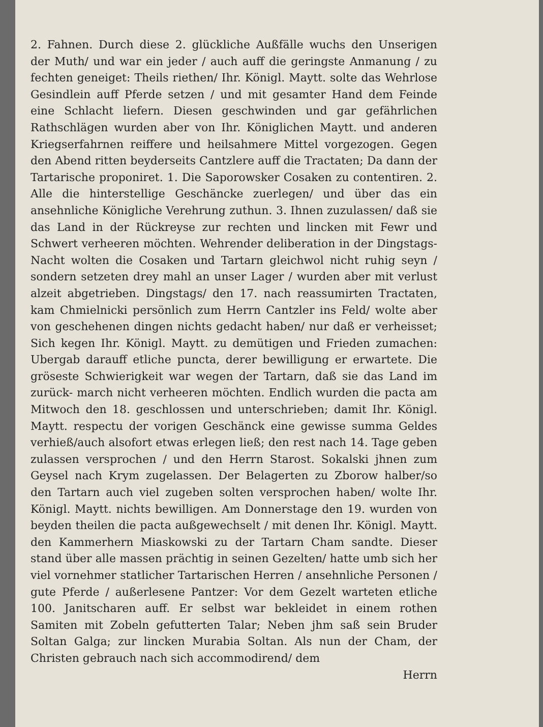2. Fahnen. Durch diese 2. glückliche Außfälle wuchs den Unserigen der Muth/ und war ein jeder / auch auff die geringste Anmanung / zu fechten geneiget: Theils riethen/ Ihr. Königl. Maytt. solte das Wehrlose Gesindlein auff Pferde setzen / und mit gesamter Hand dem Feinde eine Schlacht liefern. Diesen geschwinden und gar gefährlichen Rathschlägen wurden aber von Ihr. Königlichen Maytt. und anderen Kriegserfahrnen reiffere und heilsahmere Mittel vorgezogen. Gegen den Abend ritten beyderseits Cantzlere auff die Tractaten; Da dann der Tartarische proponiret. 1. Die Saporowsker Cosaken zu contentiren. 2. Alle die hinterstellige Geschäncke zuerlegen/ und über das ein ansehnliche Königliche Verehrung zuthun. 3. Ihnen zuzulassen/ daß sie das Land in der Rückreyse zur rechten und lincken mit Fewr und Schwert verheeren möchten. Wehrender deliberation in der Dingstags-Nacht wolten die Cosaken und Tartarn gleichwol nicht ruhig seyn / sondern setzeten drey mahl an unser Lager / wurden aber mit verlust alzeit abgetrieben. Dingstags/ den 17. nach reassumirten Tractaten, kam Chmielnicki persönlich zum Herrn Cantzler ins Feld/ wolte aber von geschehenen dingen nichts gedacht haben/ nur daß er verheisset; Sich kegen Ihr. Königl. Maytt. zu demütigen und Frieden zumachen: Ubergab darauff etliche puncta, derer bewilligung er erwartete. Die gröseste Schwierigkeit war wegen der Tartarn, daß sie das Land im zurück- march nicht verheeren möchten. Endlich wurden die pacta am Mitwoch den 18. geschlossen und unterschrieben; damit Ihr. Königl. Maytt. respectu der vorigen Geschänck eine gewisse summa Geldes verhieß/auch alsofort etwas erlegen ließ; den rest nach 14. Tage geben zulassen versprochen / und den Herrn Starost. Sokalski jhnen zum Geysel nach Krym zugelassen. Der Belagerten zu Zborow halber/so den Tartarn auch viel zugeben solten versprochen haben/ wolte Ihr. Königl. Maytt. nichts bewilligen. Am Donnerstage den 19. wurden von beyden theilen die pacta außgewechselt / mit denen Ihr. Königl. Maytt. den Kammerhern Miaskowski zu der Tartarn Cham sandte. Dieser stand über alle massen prächtig in seinen Gezelten/ hatte umb sich her viel vornehmer statlicher Tartarischen Herren / ansehnliche Personen / gute Pferde / außerlesene Pantzer: Vor dem Gezelt warteten etliche 100. Janitscharen auff. Er selbst war bekleidet in einem rothen Samiten mit Zobeln gefutterten Talar; Neben jhm saß sein Bruder Soltan Galga; zur lincken Murabia Soltan. Als nun der Cham, der Christen gebrauch nach sich accommodirend/ dem
Herrn